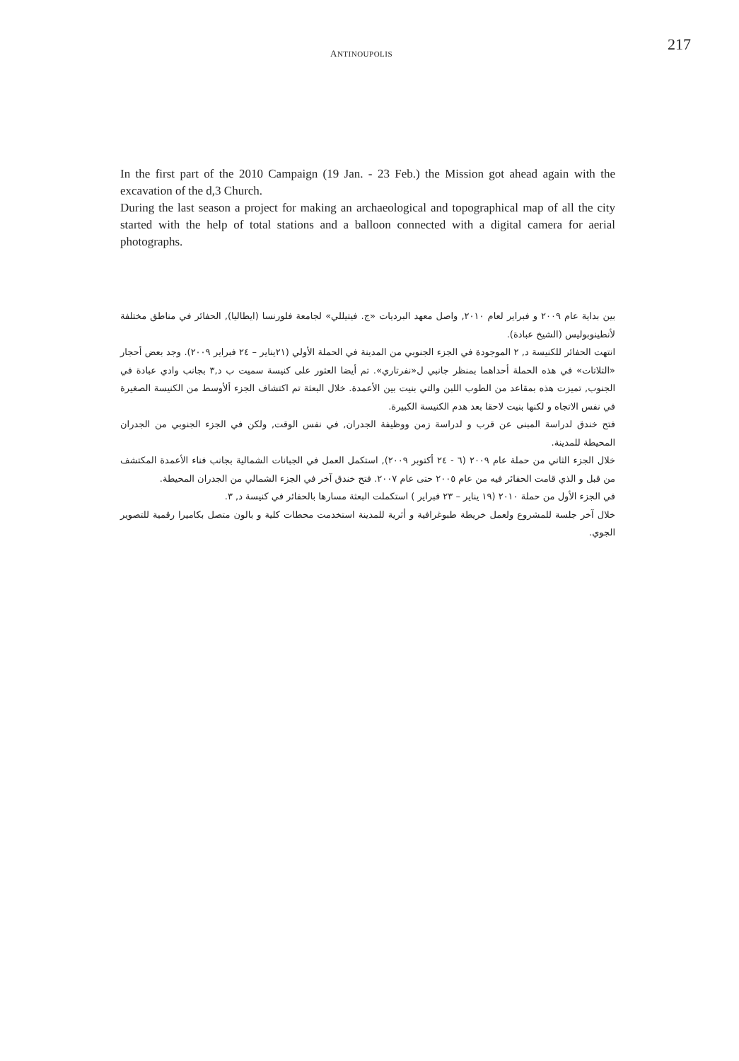ANTINOUPOLIS
217
In the first part of the 2010 Campaign (19 Jan. - 23 Feb.) the Mission got ahead again with the excavation of the d,3 Church.
During the last season a project for making an archaeological and topographical map of all the city started with the help of total stations and a balloon connected with a digital camera for aerial photographs.
بين بداية عام ٢٠٠٩ و فبراير لعام ٢٠١٠, واصل معهد البرديات «ج. فيتيللي» لجامعة فلورنسا (ايطاليا), الحفائر في مناطق مختلفة لأنطينوبوليس (الشيخ عبادة).
انتهت الحفائر للكنيسة د, ٢ الموجودة في الجزء الجنوبي من المدينة في الحملة الأولي (٢١يناير – ٢٤ فبراير ٢٠٠٩). وجد بعض أحجار «التلاتات» في هذه الحملة أحداهما بمنظر جانبي ل«نفرتاري». تم أيضا العثور على كنيسة سميت ب د,٣ بجانب وادي عبادة في الجنوب, تميزت هذه بمقاعد من الطوب اللبن والتي بنيت بين الأعمدة. خلال البعثة تم اكتشاف الجزء ألأوسط من الكنيسة الصغيرة في نفس الاتجاه و لكنها بنيت لاحقا بعد هدم الكنيسة الكبيرة.
فتح خندق لدراسة المبنى عن قرب و لدراسة زمن ووظيفة الجدران, في نفس الوقت, ولكن في الجزء الجنوبي من الجدران المحيطة للمدينة.
خلال الجزء الثاني من حملة عام ٢٠٠٩ (٦ - ٢٤ أكتوبر ٢٠٠٩), استكمل العمل في الجبانات الشمالية بجانب فناء الأعمدة المكتشف من قبل و الذي قامت الحفائر فيه من عام ٢٠٠٥ حتى عام ٢٠٠٧. فتح خندق آخر في الجزء الشمالي من الجدران المحيطة.
في الجزء الأول من حملة ٢٠١٠ (١٩ يناير – ٢٣ فبراير ) استكملت البعثة مسارها بالحفائر في كنيسة د, ٣.
خلال آخر جلسة للمشروع ولعمل خريطة طبوغرافية و أثرية للمدينة استخدمت محطات كلية و بالون متصل بكاميرا رقمية للتصوير الجوي.